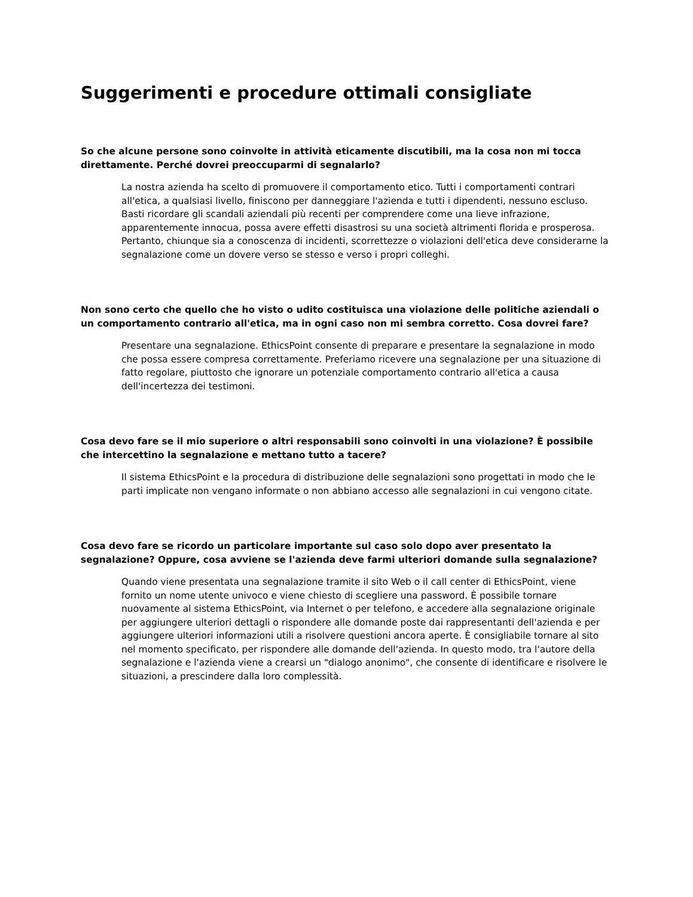Suggerimenti e procedure ottimali consigliate
So che alcune persone sono coinvolte in attività eticamente discutibili, ma la cosa non mi tocca direttamente. Perché dovrei preoccuparmi di segnalarlo?
La nostra azienda ha scelto di promuovere il comportamento etico. Tutti i comportamenti contrari all'etica, a qualsiasi livello, finiscono per danneggiare l'azienda e tutti i dipendenti, nessuno escluso. Basti ricordare gli scandali aziendali più recenti per comprendere come una lieve infrazione, apparentemente innocua, possa avere effetti disastrosi su una società altrimenti florida e prosperosa. Pertanto, chiunque sia a conoscenza di incidenti, scorrettezze o violazioni dell'etica deve considerarne la segnalazione come un dovere verso se stesso e verso i propri colleghi.
Non sono certo che quello che ho visto o udito costituisca una violazione delle politiche aziendali o un comportamento contrario all'etica, ma in ogni caso non mi sembra corretto. Cosa dovrei fare?
Presentare una segnalazione. EthicsPoint consente di preparare e presentare la segnalazione in modo che possa essere compresa correttamente. Preferiamo ricevere una segnalazione per una situazione di fatto regolare, piuttosto che ignorare un potenziale comportamento contrario all'etica a causa dell'incertezza dei testimoni.
Cosa devo fare se il mio superiore o altri responsabili sono coinvolti in una violazione? È possibile che intercettino la segnalazione e mettano tutto a tacere?
Il sistema EthicsPoint e la procedura di distribuzione delle segnalazioni sono progettati in modo che le parti implicate non vengano informate o non abbiano accesso alle segnalazioni in cui vengono citate.
Cosa devo fare se ricordo un particolare importante sul caso solo dopo aver presentato la segnalazione? Oppure, cosa avviene se l'azienda deve farmi ulteriori domande sulla segnalazione?
Quando viene presentata una segnalazione tramite il sito Web o il call center di EthicsPoint, viene fornito un nome utente univoco e viene chiesto di scegliere una password. È possibile tornare nuovamente al sistema EthicsPoint, via Internet o per telefono, e accedere alla segnalazione originale per aggiungere ulteriori dettagli o rispondere alle domande poste dai rappresentanti dell'azienda e per aggiungere ulteriori informazioni utili a risolvere questioni ancora aperte. È consigliabile tornare al sito nel momento specificato, per rispondere alle domande dell'azienda. In questo modo, tra l'autore della segnalazione e l'azienda viene a crearsi un "dialogo anonimo", che consente di identificare e risolvere le situazioni, a prescindere dalla loro complessità.